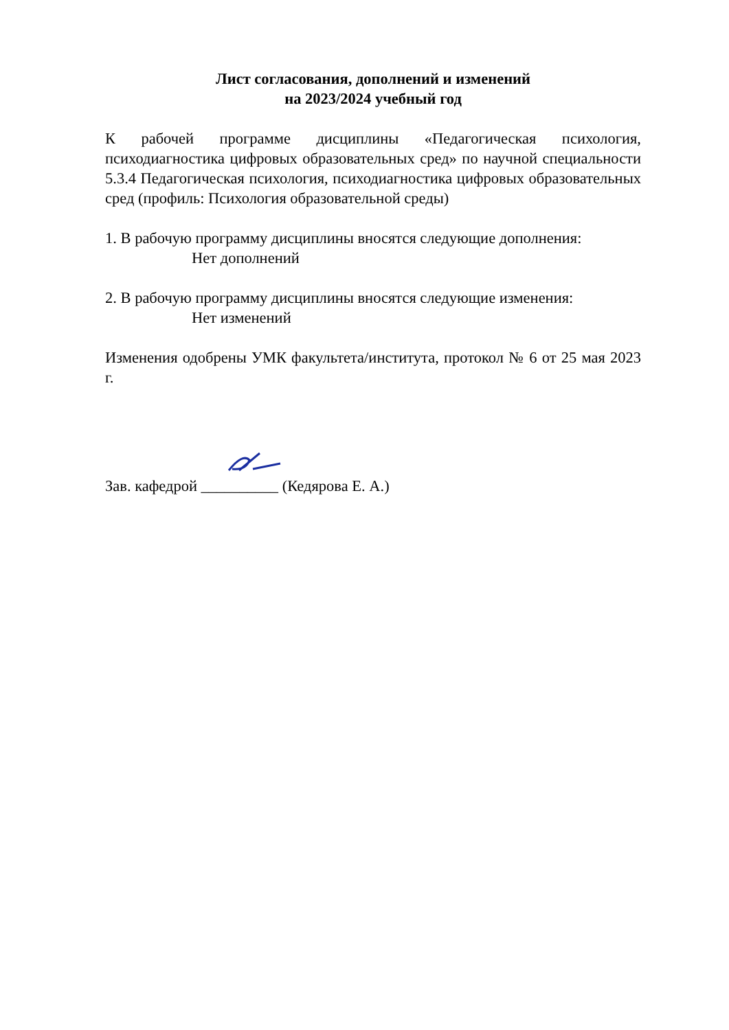Лист согласования, дополнений и изменений
на 2023/2024 учебный год
К рабочей программе дисциплины «Педагогическая психология, психодиагностика цифровых образовательных сред» по научной специальности 5.3.4 Педагогическая психология, психодиагностика цифровых образовательных сред (профиль: Психология образовательной среды)
1. В рабочую программу дисциплины вносятся следующие дополнения:
Нет дополнений
2. В рабочую программу дисциплины вносятся следующие изменения:
Нет изменений
Изменения одобрены УМК факультета/института, протокол № 6 от 25 мая 2023 г.
Зав. кафедрой __________ (Кедярова Е. А.)